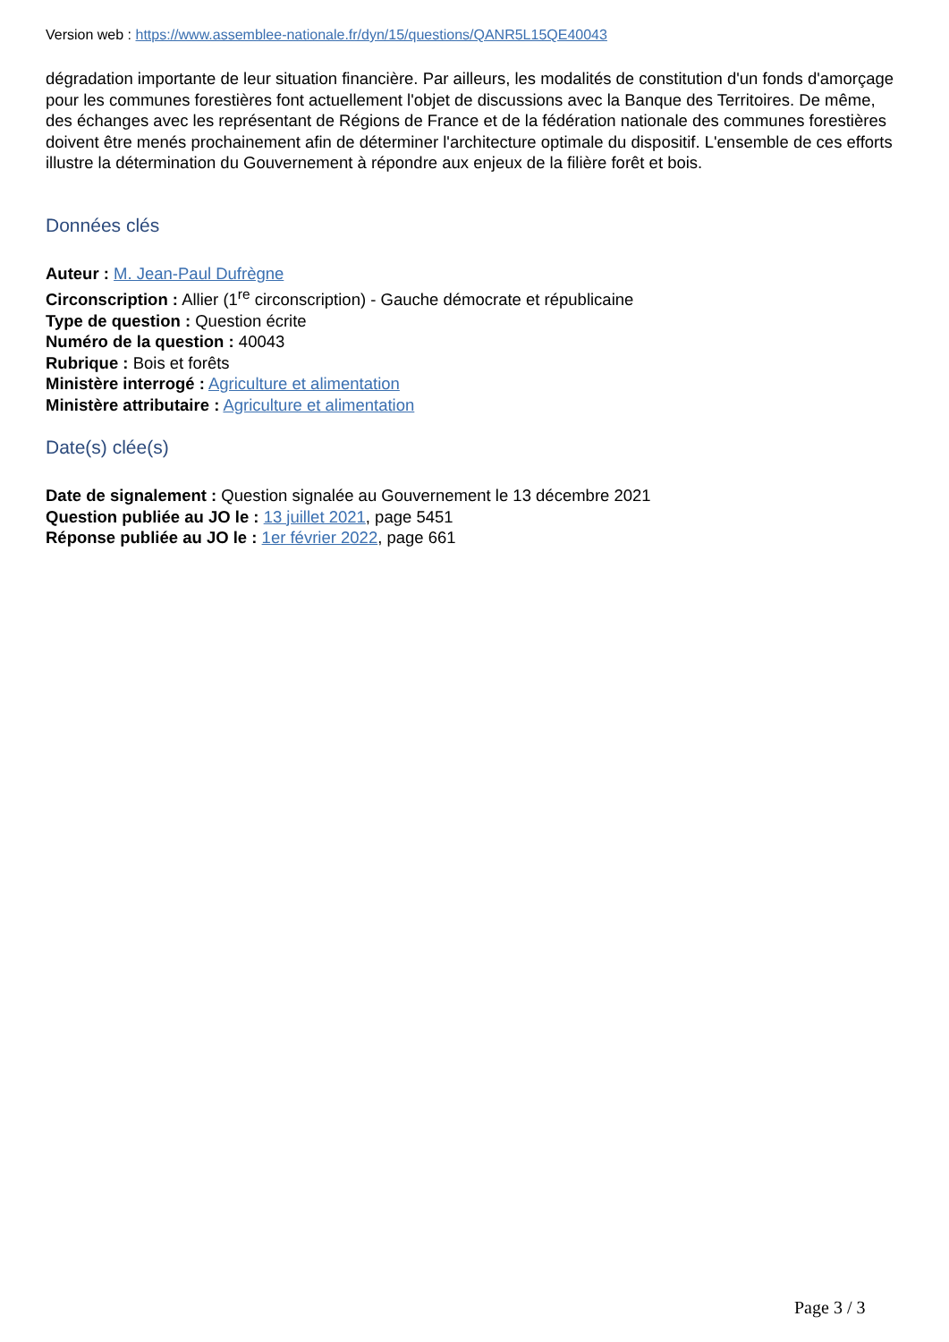Version web : https://www.assemblee-nationale.fr/dyn/15/questions/QANR5L15QE40043
dégradation importante de leur situation financière. Par ailleurs, les modalités de constitution d'un fonds d'amorçage pour les communes forestières font actuellement l'objet de discussions avec la Banque des Territoires. De même, des échanges avec les représentant de Régions de France et de la fédération nationale des communes forestières doivent être menés prochainement afin de déterminer l'architecture optimale du dispositif. L'ensemble de ces efforts illustre la détermination du Gouvernement à répondre aux enjeux de la filière forêt et bois.
Données clés
Auteur : M. Jean-Paul Dufrègne
Circonscription : Allier (1<sup>re</sup> circonscription) - Gauche démocrate et républicaine
Type de question : Question écrite
Numéro de la question : 40043
Rubrique : Bois et forêts
Ministère interrogé : Agriculture et alimentation
Ministère attributaire : Agriculture et alimentation
Date(s) clée(s)
Date de signalement : Question signalée au Gouvernement le 13 décembre 2021
Question publiée au JO le : 13 juillet 2021, page 5451
Réponse publiée au JO le : 1er février 2022, page 661
Page 3 / 3